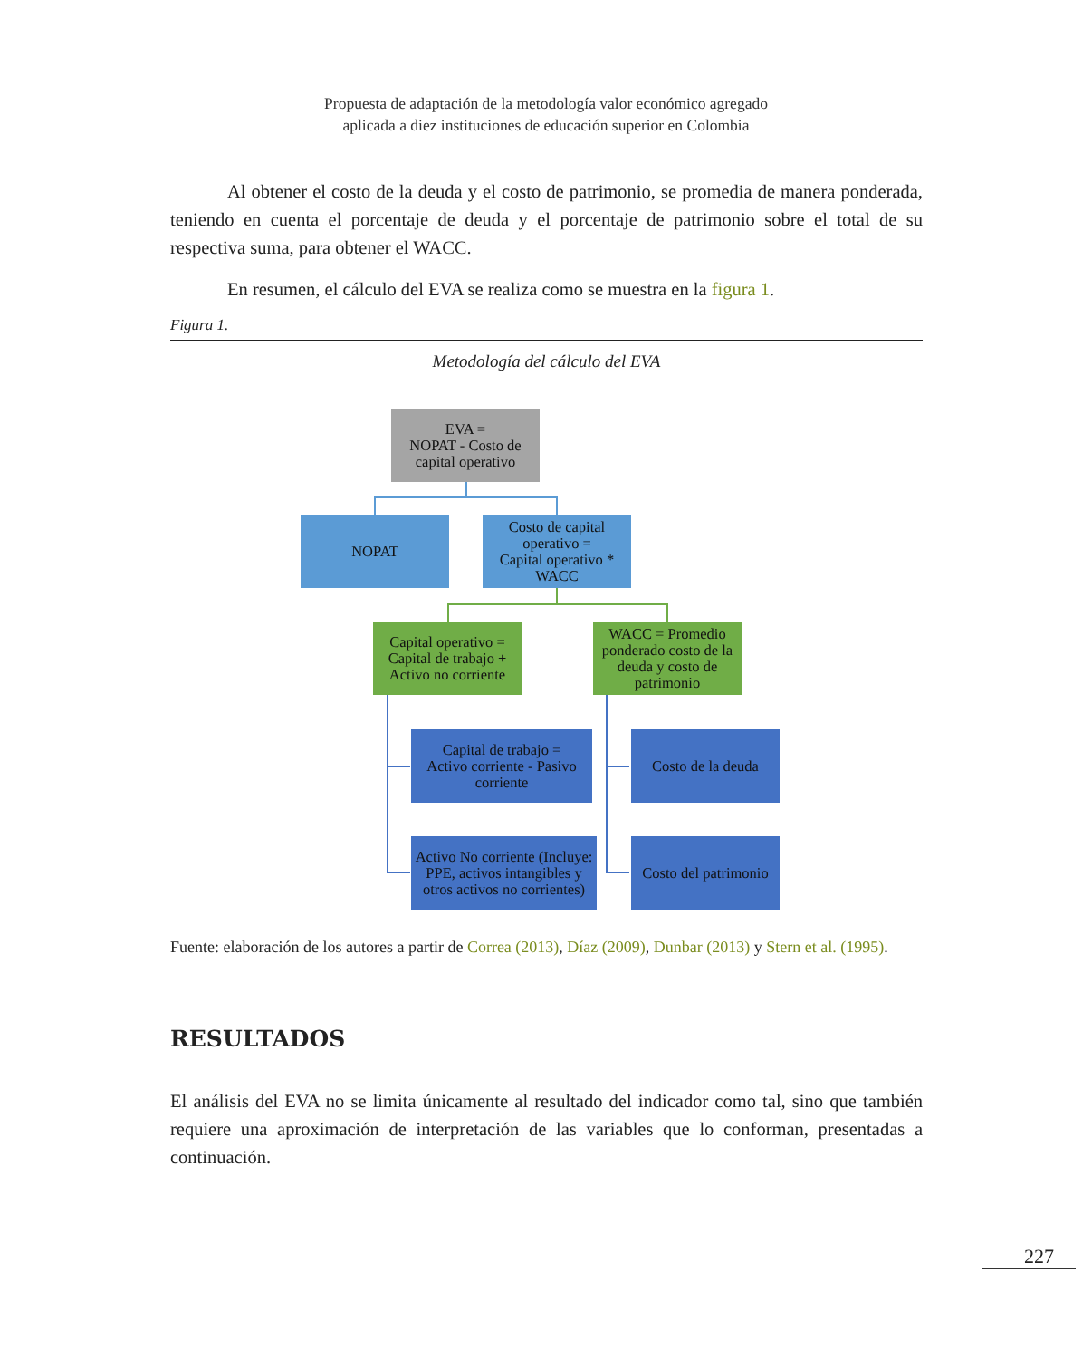Propuesta de adaptación de la metodología valor económico agregado
aplicada a diez instituciones de educación superior en Colombia
Al obtener el costo de la deuda y el costo de patrimonio, se promedia de manera ponderada, teniendo en cuenta el porcentaje de deuda y el porcentaje de patrimonio sobre el total de su respectiva suma, para obtener el WACC.
En resumen, el cálculo del EVA se realiza como se muestra en la figura 1.
Figura 1.
Metodología del cálculo del EVA
EVA =
NOPAT - Costo de capital operativo
NOPAT
Costo de capital operativo =
Capital operativo * WACC
Capital operativo = Capital de trabajo + Activo no corriente
WACC = Promedio ponderado costo de la deuda y costo de patrimonio
Capital de trabajo =
Activo corriente - Pasivo corriente
Costo de la deuda
Activo No corriente (Incluye: PPE, activos intangibles y otros activos no corrientes)
Costo del patrimonio
Fuente: elaboración de los autores a partir de Correa (2013), Díaz (2009), Dunbar (2013) y Stern et al. (1995).
RESULTADOS
El análisis del EVA no se limita únicamente al resultado del indicador como tal, sino que también requiere una aproximación de interpretación de las variables que lo conforman, presentadas a continuación.
227